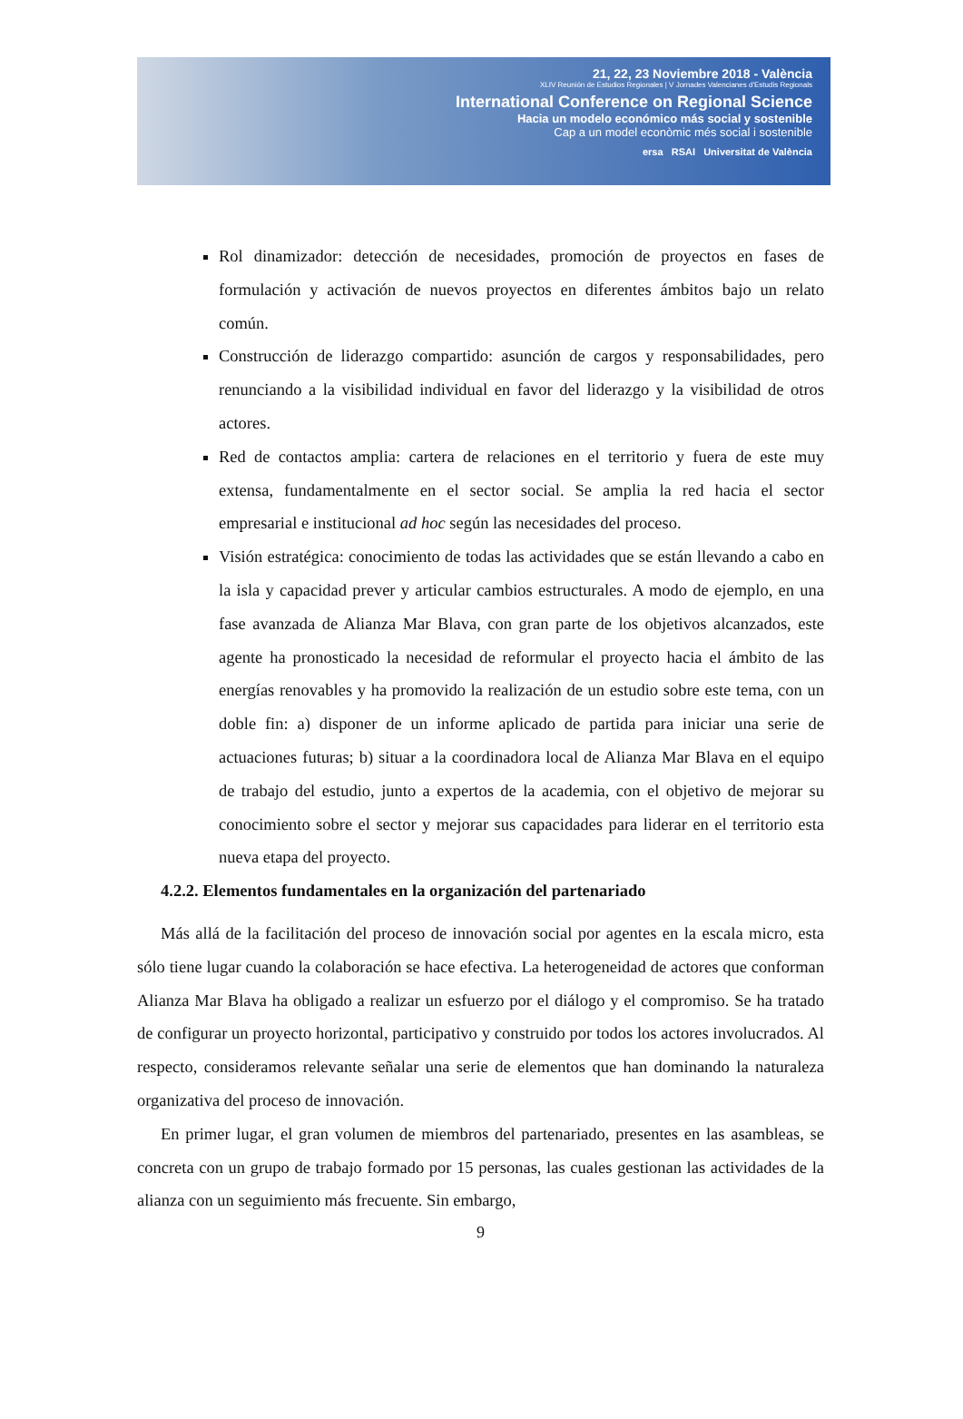21, 22, 23 Noviembre 2018 - València
XLIV Reunión de Estudios Regionales | V Jornades Valencianes d'Estudis Regionals
International Conference on Regional Science
Hacia un modelo económico más social y sostenible
Cap a un model econòmic més social i sostenible
ersa RSAI Universitat de València
Rol dinamizador: detección de necesidades, promoción de proyectos en fases de formulación y activación de nuevos proyectos en diferentes ámbitos bajo un relato común.
Construcción de liderazgo compartido: asunción de cargos y responsabilidades, pero renunciando a la visibilidad individual en favor del liderazgo y la visibilidad de otros actores.
Red de contactos amplia: cartera de relaciones en el territorio y fuera de este muy extensa, fundamentalmente en el sector social. Se amplia la red hacia el sector empresarial e institucional ad hoc según las necesidades del proceso.
Visión estratégica: conocimiento de todas las actividades que se están llevando a cabo en la isla y capacidad prever y articular cambios estructurales. A modo de ejemplo, en una fase avanzada de Alianza Mar Blava, con gran parte de los objetivos alcanzados, este agente ha pronosticado la necesidad de reformular el proyecto hacia el ámbito de las energías renovables y ha promovido la realización de un estudio sobre este tema, con un doble fin: a) disponer de un informe aplicado de partida para iniciar una serie de actuaciones futuras; b) situar a la coordinadora local de Alianza Mar Blava en el equipo de trabajo del estudio, junto a expertos de la academia, con el objetivo de mejorar su conocimiento sobre el sector y mejorar sus capacidades para liderar en el territorio esta nueva etapa del proyecto.
4.2.2. Elementos fundamentales en la organización del partenariado
Más allá de la facilitación del proceso de innovación social por agentes en la escala micro, esta sólo tiene lugar cuando la colaboración se hace efectiva. La heterogeneidad de actores que conforman Alianza Mar Blava ha obligado a realizar un esfuerzo por el diálogo y el compromiso. Se ha tratado de configurar un proyecto horizontal, participativo y construido por todos los actores involucrados. Al respecto, consideramos relevante señalar una serie de elementos que han dominando la naturaleza organizativa del proceso de innovación.
En primer lugar, el gran volumen de miembros del partenariado, presentes en las asambleas, se concreta con un grupo de trabajo formado por 15 personas, las cuales gestionan las actividades de la alianza con un seguimiento más frecuente. Sin embargo,
9